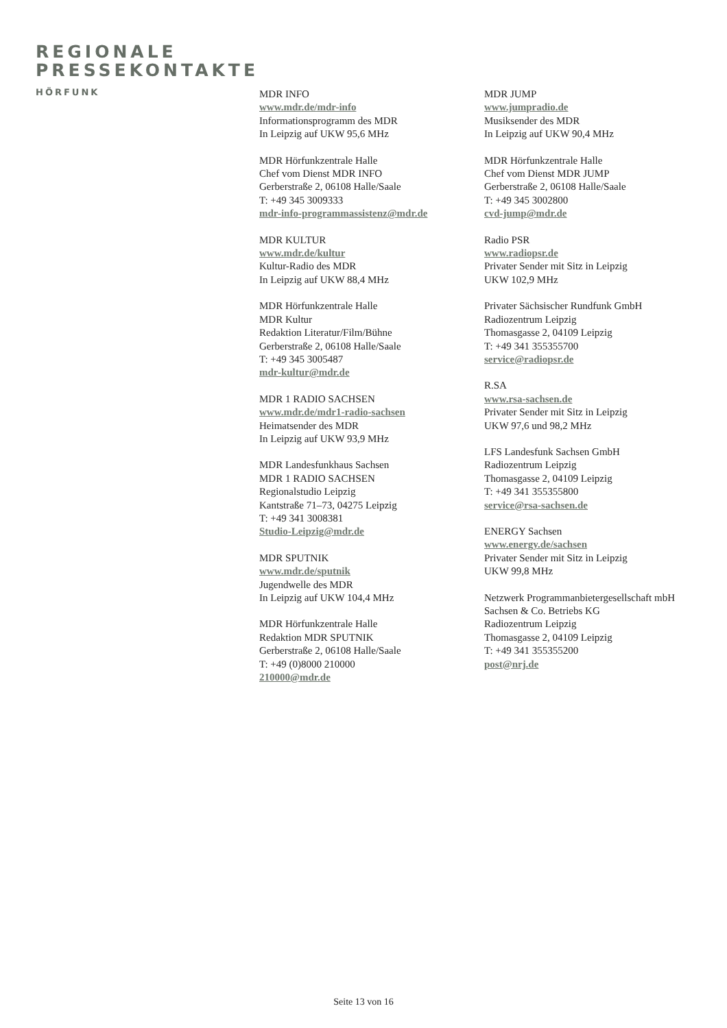REGIONALE
PRESSEKONTAKTE
HÖRFUNK
MDR INFO
www.mdr.de/mdr-info
Informationsprogramm des MDR
In Leipzig auf UKW 95,6 MHz
MDR Hörfunkzentrale Halle
Chef vom Dienst MDR INFO
Gerberstraße 2, 06108 Halle/Saale
T: +49 345 3009333
mdr-info-programmassistenz@mdr.de
MDR KULTUR
www.mdr.de/kultur
Kultur-Radio des MDR
In Leipzig auf UKW 88,4 MHz
MDR Hörfunkzentrale Halle
MDR Kultur
Redaktion Literatur/Film/Bühne
Gerberstraße 2, 06108 Halle/Saale
T: +49 345 3005487
mdr-kultur@mdr.de
MDR 1 RADIO SACHSEN
www.mdr.de/mdr1-radio-sachsen
Heimatsender des MDR
In Leipzig auf UKW 93,9 MHz
MDR Landesfunkhaus Sachsen
MDR 1 RADIO SACHSEN
Regionalstudio Leipzig
Kantstraße 71–73, 04275 Leipzig
T: +49 341 3008381
Studio-Leipzig@mdr.de
MDR SPUTNIK
www.mdr.de/sputnik
Jugendwelle des MDR
In Leipzig auf UKW 104,4 MHz
MDR Hörfunkzentrale Halle
Redaktion MDR SPUTNIK
Gerberstraße 2, 06108 Halle/Saale
T: +49 (0)8000 210000
210000@mdr.de
MDR JUMP
www.jumpradio.de
Musiksender des MDR
In Leipzig auf UKW 90,4 MHz
MDR Hörfunkzentrale Halle
Chef vom Dienst MDR JUMP
Gerberstraße 2, 06108 Halle/Saale
T: +49 345 3002800
cvd-jump@mdr.de
Radio PSR
www.radiopsr.de
Privater Sender mit Sitz in Leipzig
UKW 102,9 MHz
Privater Sächsischer Rundfunk GmbH
Radiozentrum Leipzig
Thomasgasse 2, 04109 Leipzig
T: +49 341 355355700
service@radiopsr.de
R.SA
www.rsa-sachsen.de
Privater Sender mit Sitz in Leipzig
UKW 97,6 und 98,2 MHz
LFS Landesfunk Sachsen GmbH
Radiozentrum Leipzig
Thomasgasse 2, 04109 Leipzig
T: +49 341 355355800
service@rsa-sachsen.de
ENERGY Sachsen
www.energy.de/sachsen
Privater Sender mit Sitz in Leipzig
UKW 99,8 MHz
Netzwerk Programmanbietergesellschaft mbH
Sachsen & Co. Betriebs KG
Radiozentrum Leipzig
Thomasgasse 2, 04109 Leipzig
T: +49 341 355355200
post@nrj.de
Seite 13 von 16